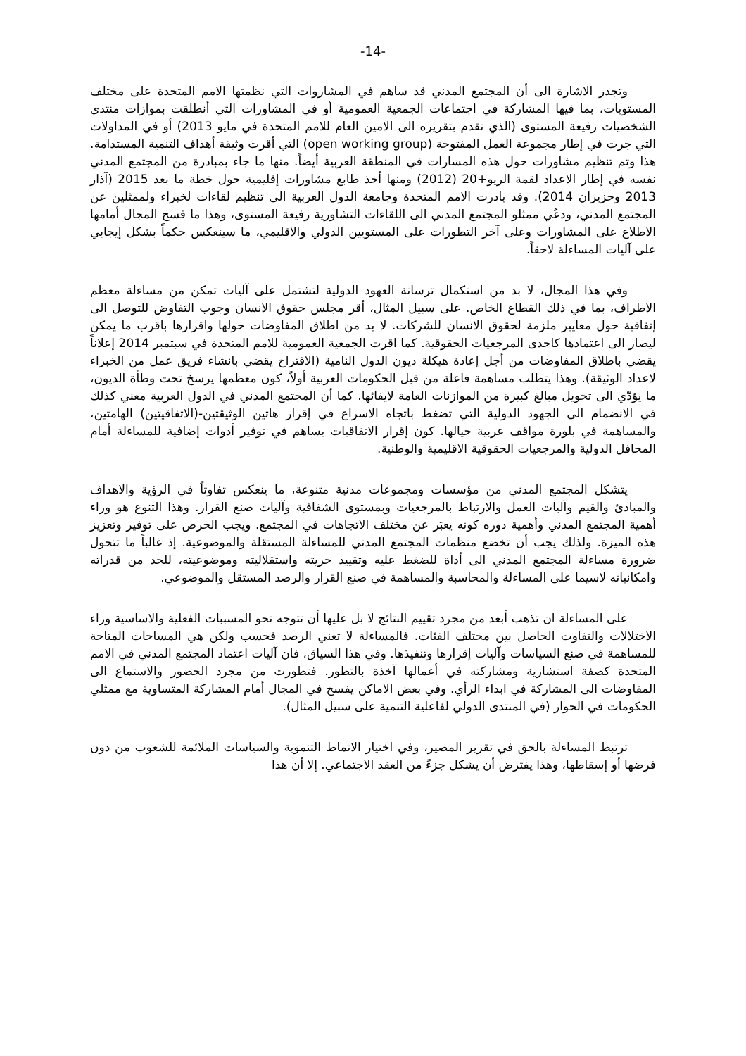-14-
وتجدر الاشارة الى أن المجتمع المدني قد ساهم في المشاروات التي نظمتها الامم المتحدة على مختلف المستويات، بما فيها المشاركة في اجتماعات الجمعية العمومية أو في المشاورات التي أنطلقت بموازات منتدى الشخصيات رفيعة المستوى (الذي تقدم بتقريره الى الامين العام للامم المتحدة في مايو 2013) أو في المداولات التي جرت في إطار مجموعة العمل المفتوحة (open working group) التي أقرت وثيقة أهداف التنمية المستدامة. هذا وتم تنظيم مشاورات حول هذه المسارات في المنطقة العربية أيضاً. منها ما جاء بمبادرة من المجتمع المدني نفسه في إطار الاعداد لقمة الريو+20 (2012) ومنها أخذ طابع مشاورات إقليمية حول خطة ما بعد 2015 (آذار 2013 وحزيران 2014). وقد بادرت الامم المتحدة وجامعة الدول العربية الى تنظيم لقاءات لخبراء ولممثلين عن المجتمع المدني، ودعُي ممثلو المجتمع المدني الى اللقاءات التشاورية رفيعة المستوى، وهذا ما فسح المجال أمامها الاطلاع على المشاورات وعلى آخر التطورات على المستويين الدولي والاقليمي، ما سينعكس حكماً بشكل إيجابي على آليات المساءلة لاحقاً.
وفي هذا المجال، لا بد من استكمال ترسانة العهود الدولية لتشتمل على آليات تمكن من مساءلة معظم الاطراف، بما في ذلك القطاع الخاص. على سبيل المثال، أقر مجلس حقوق الانسان وجوب التفاوض للتوصل الى إتفاقية حول معايير ملزمة لحقوق الانسان للشركات. لا بد من اطلاق المفاوضات حولها واقرارها باقرب ما يمكن ليصار الى اعتمادها كاحدى المرجعيات الحقوقية. كما اقرت الجمعية العمومية للامم المتحدة في سبتمبر 2014 إعلاناً يقضي باطلاق المفاوضات من أجل إعادة هيكلة ديون الدول النامية (الاقتراح يقضي بانشاء فريق عمل من الخبراء لاعداد الوثيقة). وهذا يتطلب مساهمة فاعلة من قبل الحكومات العربية أولاً، كون معظمها يرسخ تحت وطأة الديون، ما يؤدّي الى تحويل مبالغ كبيرة من الموازنات العامة لايفائها. كما أن المجتمع المدني في الدول العربية معني كذلك في الانضمام الى الجهود الدولية التي تضغط باتجاه الاسراع في إقرار هاتين الوثيقتين-(الاتفاقيتين) الهامتين، والمساهمة في بلورة مواقف عربية حيالها. كون إقرار الاتفاقيات يساهم في توفير أدوات إضافية للمساءلة أمام المحافل الدولية والمرجعيات الحقوقية الاقليمية والوطنية.
يتشكل المجتمع المدني من مؤسسات ومجموعات مدنية متنوعة، ما ينعكس تفاوتاً في الرؤية والاهداف والمبادئ والقيم وآليات العمل والارتباط بالمرجعيات وبمستوى الشفافية وآليات صنع القرار. وهذا التنوع هو وراء أهمية المجتمع المدني وأهمية دوره كونه يعبَر عن مختلف الاتجاهات في المجتمع. ويجب الحرص على توفير وتعزيز هذه الميزة. ولذلك يجب أن تخضع منظمات المجتمع المدني للمساءلة المستقلة والموضوعية. إذ غالباً ما تتحول ضرورة مساءلة المجتمع المدني الى أداة للضغط عليه وتقييد حريته واستقلاليته وموضوعيته، للحد من قدراته وامكانياته لاسيما على المساءلة والمحاسبة والمساهمة في صنع القرار والرصد المستقل والموضوعي.
على المساءلة ان تذهب أبعد من مجرد تقييم النتائج لا بل عليها أن تتوجه نحو المسببات الفعلية والاساسية وراء الاختلالات والتفاوت الحاصل بين مختلف الفئات. فالمساءلة لا تعني الرصد فحسب ولكن هي المساحات المتاحة للمساهمة في صنع السياسات وآليات إقرارها وتنفيذها. وفي هذا السياق، فان آليات اعتماد المجتمع المدني في الامم المتحدة كصفة استشارية ومشاركته في أعمالها آخذة بالتطور. فتطورت من مجرد الحضور والاستماع الى المفاوضات الى المشاركة في ابداء الرأي. وفي بعض الاماكن يفسح في المجال أمام المشاركة المتساوية مع ممثلي الحكومات في الحوار (في المنتدى الدولي لفاعلية التنمية على سبيل المثال).
ترتبط المساءلة بالحق في تقرير المصير، وفي اختيار الانماط التنموية والسياسات الملائمة للشعوب من دون فرضها أو إسقاطها، وهذا يفترض أن يشكل جزءً من العقد الاجتماعي. إلا أن هذا